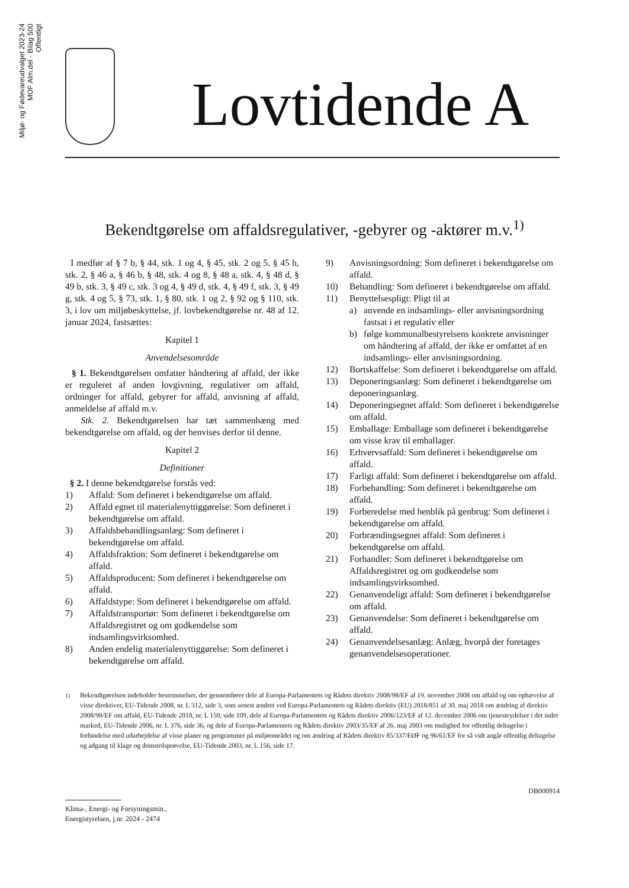Miljø- og Fødevareudvalget 2023-24
MOF Alm.del - Bilag 500
Offentligt
Lovtidende A
Bekendtgørelse om affaldsregulativer, -gebyrer og -aktører m.v.<sup>1)</sup>
I medfør af § 7 b, § 44, stk. 1 og 4, § 45, stk. 2 og 5, § 45 h, stk. 2, § 46 a, § 46 b, § 48, stk. 4 og 8, § 48 a, stk. 4, § 48 d, § 49 b, stk. 3, § 49 c, stk. 3 og 4, § 49 d, stk. 4, § 49 f, stk. 3, § 49 g, stk. 4 og 5, § 73, stk. 1, § 80, stk. 1 og 2, § 92 og § 110, stk. 3, i lov om miljøbeskyttelse, jf. lovbekendtgørelse nr. 48 af 12. januar 2024, fastsættes:
Kapitel 1
Anvendelsesområde
§ 1. Bekendtgørelsen omfatter håndtering af affald, der ikke er reguleret af anden lovgivning, regulativer om affald, ordninger for affald, gebyrer for affald, anvisning af affald, anmeldelse af affald m.v.
Stk. 2. Bekendtgørelsen har tæt sammenhæng med bekendtgørelse om affald, og der henvises derfor til denne.
Kapitel 2
Definitioner
§ 2. I denne bekendtgørelse forstås ved:
1) Affald: Som defineret i bekendtgørelse om affald.
2) Affald egnet til materialenyttiggørelse: Som defineret i bekendtgørelse om affald.
3) Affaldsbehandlingsanlæg: Som defineret i bekendtgørelse om affald.
4) Affaldsfraktion: Som defineret i bekendtgørelse om affald.
5) Affaldsproducent: Som defineret i bekendtgørelse om affald.
6) Affaldstype: Som defineret i bekendtgørelse om affald.
7) Affaldstransportør: Som defineret i bekendtgørelse om Affaldsregistret og om godkendelse som indsamlingsvirksomhed.
8) Anden endelig materialenyttiggørelse: Som defineret i bekendtgørelse om affald.
9) Anvisningsordning: Som defineret i bekendtgørelse om affald.
10) Behandling: Som defineret i bekendtgørelse om affald.
11) Benyttelsespligt: Pligt til at
a) anvende en indsamlings- eller anvisningsordning fastsat i et regulativ eller
b) følge kommunalbestyrelsens konkrete anvisninger om håndtering af affald, der ikke er omfattet af en indsamlings- eller anvisningsordning.
12) Bortskaffelse: Som defineret i bekendtgørelse om affald.
13) Deponeringsanlæg: Som defineret i bekendtgørelse om deponeringsanlæg.
14) Deponeringsegnet affald: Som defineret i bekendtgørelse om affald.
15) Emballage: Emballage som defineret i bekendtgørelse om visse krav til emballager.
16) Erhvervsaffald: Som defineret i bekendtgørelse om affald.
17) Farligt affald: Som defineret i bekendtgørelse om affald.
18) Forbehandling: Som defineret i bekendtgørelse om affald.
19) Forberedelse med henblik på genbrug: Som defineret i bekendtgørelse om affald.
20) Forbrændingsegnet affald: Som defineret i bekendtgørelse om affald.
21) Forhandler: Som defineret i bekendtgørelse om Affaldsregistret og om godkendelse som indsamlingsvirksomhed.
22) Genanvendeligt affald: Som defineret i bekendtgørelse om affald.
23) Genanvendelse: Som defineret i bekendtgørelse om affald.
24) Genanvendelsesanlæg: Anlæg, hvorpå der foretages genanvendelsesoperationer.
<sup>1)</sup> Bekendtgørelsen indeholder bestemmelser, der gennemfører dele af Europa-Parlamentets og Rådets direktiv 2008/98/EF af 19. november 2008 om affald og om ophævelse af visse direktiver, EU-Tidende 2008, nr. L 312, side 3, som senest ændret ved Europa-Parlamentets og Rådets direktiv (EU) 2018/851 af 30. maj 2018 om ændring af direktiv 2008/98/EF om affald, EU-Tidende 2018, nr. L 150, side 109, dele af Europa-Parlamentets og Rådets direktiv 2006/123/EF af 12. december 2006 om tjenesteydelser i det indre marked, EU-Tidende 2006, nr. L 376, side 36, og dele af Europa-Parlamentets og Rådets direktiv 2003/35/EF af 26. maj 2003 om mulighed for offentlig deltagelse i forbindelse med udarbejdelse af visse planer og programmer på miljøområdet og om ændring af Rådets direktiv 85/337/EØF og 96/61/EF for så vidt angår offentlig deltagelse og adgang til klage og domstolsprøvelse, EU-Tidende 2003, nr. L 156, side 17.
DB000914
Klima-, Energi- og Forsyningsmin.,
Energistyrelsen, j.nr. 2024 - 2474